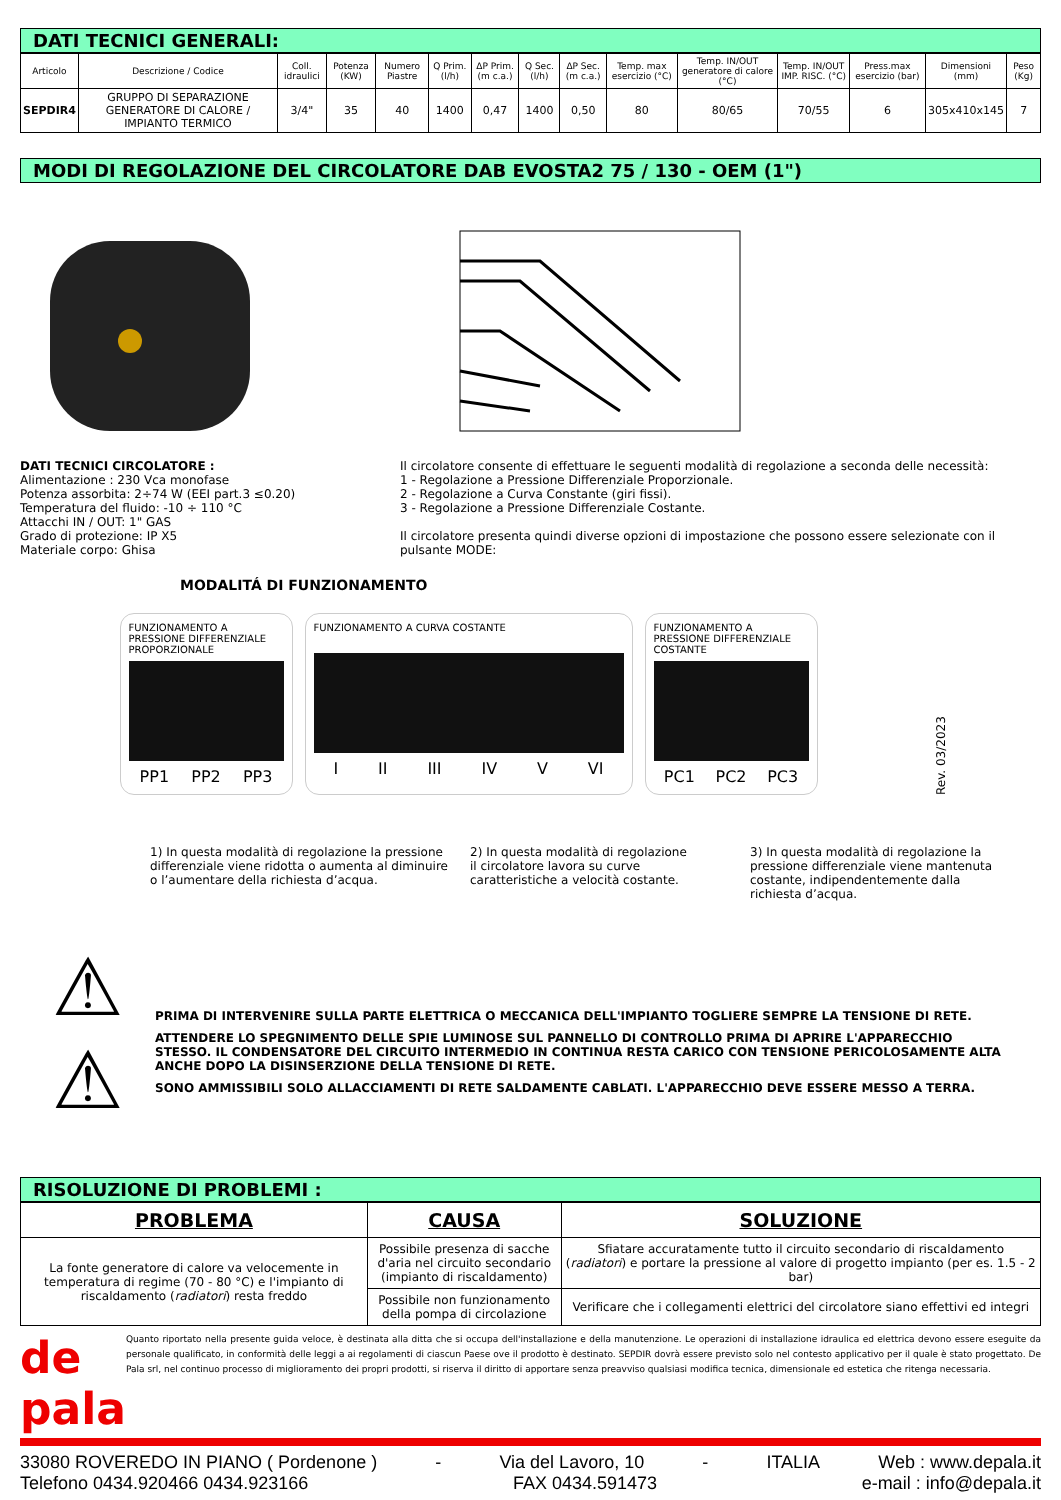DATI TECNICI GENERALI:
| Articolo | Descrizione / Codice | Coll. idraulici | Potenza (KW) | Numero Piastre | Q Prim. (l/h) | ΔP Prim. (m c.a.) | Q Sec. (l/h) | ΔP Sec. (m c.a.) | Temp. max esercizio (°C) | Temp. IN/OUT generatore di calore (°C) | Temp. IN/OUT IMP. RISC. (°C) | Press.max esercizio (bar) | Dimensioni (mm) | Peso (Kg) |
| --- | --- | --- | --- | --- | --- | --- | --- | --- | --- | --- | --- | --- | --- | --- |
| SEPDIR4 | GRUPPO DI SEPARAZIONE GENERATORE DI CALORE / IMPIANTO TERMICO | 3/4" | 35 | 40 | 1400 | 0,47 | 1400 | 0,50 | 80 | 80/65 | 70/55 | 6 | 305x410x145 | 7 |
MODI DI REGOLAZIONE DEL CIRCOLATORE DAB EVOSTA2 75 / 130 - OEM (1")
DATI TECNICI CIRCOLATORE :
Alimentazione : 230 Vca monofase
Potenza assorbita: 2÷74 W (EEI part.3 ≤0.20)
Temperatura del fluido: -10 ÷ 110 °C
Attacchi IN / OUT: 1" GAS
Grado di protezione: IP X5
Materiale corpo: Ghisa
Il circolatore consente di effettuare le seguenti modalità di regolazione a seconda delle necessità:
1 - Regolazione a Pressione Differenziale Proporzionale.
2 - Regolazione a Curva Constante (giri fissi).
3 - Regolazione a Pressione Differenziale Costante.
Il circolatore presenta quindi diverse opzioni di impostazione che possono essere selezionate con il pulsante MODE:
MODALITÁ DI FUNZIONAMENTO
FUNZIONAMENTO A PRESSIONE DIFFERENZIALE PROPORZIONALE
PP1 PP2 PP3
FUNZIONAMENTO A CURVA COSTANTE
I II III IV V VI
FUNZIONAMENTO A PRESSIONE DIFFERENZIALE COSTANTE
PC1 PC2 PC3
Rev. 03/2023
1) In questa modalità di regolazione la pressione differenziale viene ridotta o aumenta al diminuire o l’aumentare della richiesta d’acqua.
2) In questa modalità di regolazione il circolatore lavora su curve caratteristiche a velocità costante.
3) In questa modalità di regolazione la pressione differenziale viene mantenuta costante, indipendentemente dalla richiesta d’acqua.
⚠
⚠
PRIMA DI INTERVENIRE SULLA PARTE ELETTRICA O MECCANICA DELL'IMPIANTO TOGLIERE SEMPRE LA TENSIONE DI RETE.
ATTENDERE LO SPEGNIMENTO DELLE SPIE LUMINOSE SUL PANNELLO DI CONTROLLO PRIMA DI APRIRE L'APPARECCHIO STESSO. IL CONDENSATORE DEL CIRCUITO INTERMEDIO IN CONTINUA RESTA CARICO CON TENSIONE PERICOLOSAMENTE ALTA ANCHE DOPO LA DISINSERZIONE DELLA TENSIONE DI RETE.
SONO AMMISSIBILI SOLO ALLACCIAMENTI DI RETE SALDAMENTE CABLATI. L'APPARECCHIO DEVE ESSERE MESSO A TERRA.
RISOLUZIONE DI PROBLEMI :
| PROBLEMA | CAUSA | SOLUZIONE |
| --- | --- | --- |
| La fonte generatore di calore va velocemente in temperatura di regime (70 - 80 °C) e l'impianto di riscaldamento ( radiatori ) resta freddo | Possibile presenza di sacche d'aria nel circuito secondario (impianto di riscaldamento) | Sfiatare accuratamente tutto il circuito secondario di riscaldamento ( radiatori ) e portare la pressione al valore di progetto impianto (per es. 1.5 - 2 bar) |
| | Possibile non funzionamento della pompa di circolazione | Verificare che i collegamenti elettrici del circolatore siano effettivi ed integri |
de pala
Quanto riportato nella presente guida veloce, è destinata alla ditta che si occupa dell'installazione e della manutenzione. Le operazioni di installazione idraulica ed elettrica devono essere eseguite da personale qualificato, in conformità delle leggi a ai regolamenti di ciascun Paese ove il prodotto è destinato. SEPDIR dovrà essere previsto solo nel contesto applicativo per il quale è stato progettato. De Pala srl, nel continuo processo di miglioramento dei propri prodotti, si riserva il diritto di apportare senza preavviso qualsiasi modifica tecnica, dimensionale ed estetica che ritenga necessaria.
33080 ROVEREDO IN PIANO ( Pordenone ) - Via del Lavoro, 10 - ITALIA Web : www.depala.it
Telefono 0434.920466 0434.923166 FAX 0434.591473 e-mail : info@depala.it